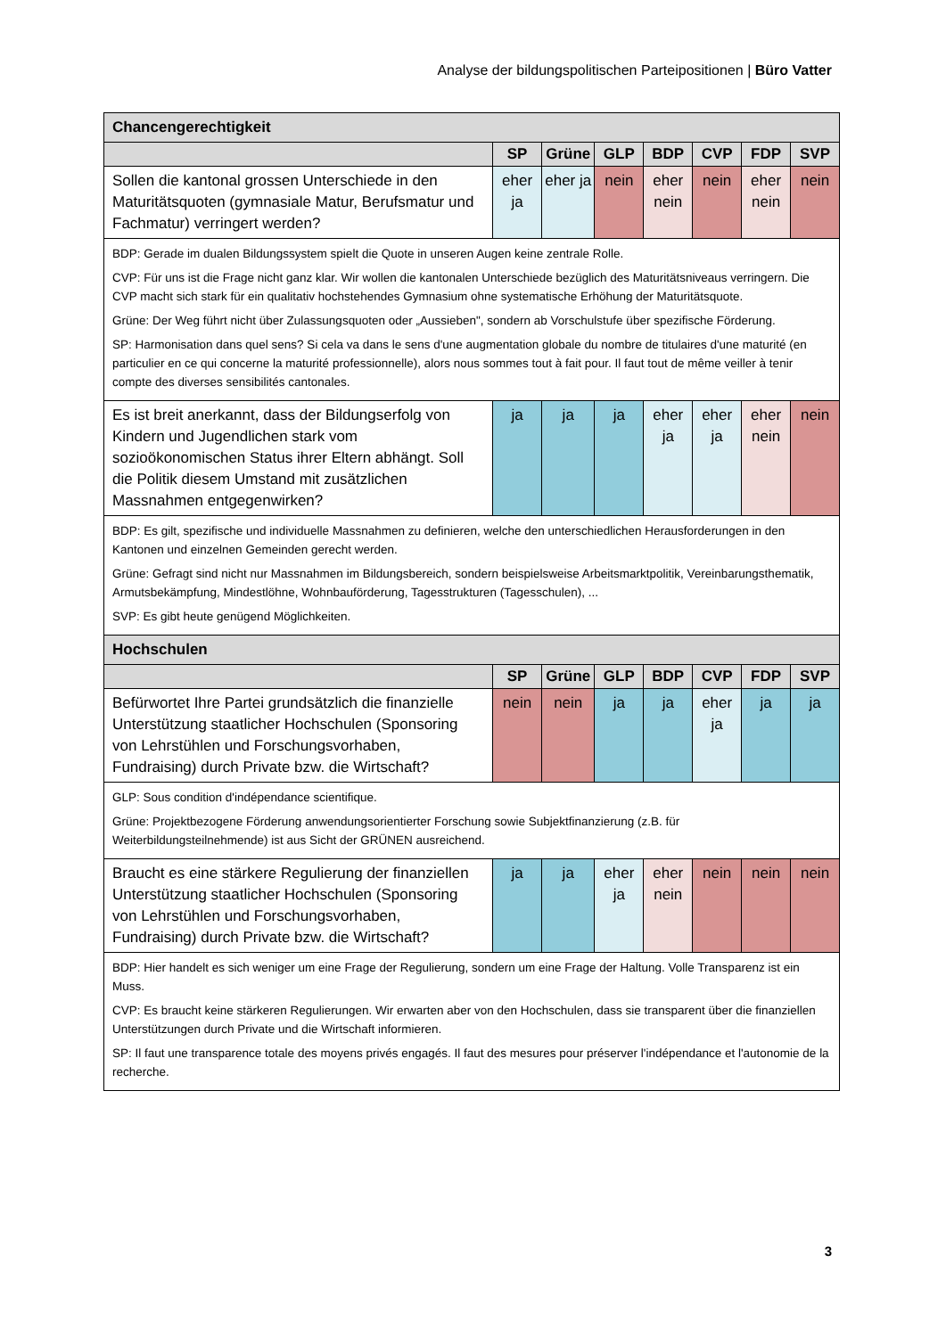Analyse der bildungspolitischen Parteipositionen | Büro Vatter
| Chancengerechtigkeit | | | | | | | |
| | SP | Grüne | GLP | BDP | CVP | FDP | SVP |
| Sollen die kantonal grossen Unterschiede in den Maturitätsquoten (gymnasiale Matur, Berufsmatur und Fachmatur) verringert werden? | eher ja | eher ja | nein | eher nein | nein | eher nein | nein |
| BDP: Gerade im dualen Bildungssystem spielt die Quote in unseren Augen keine zentrale Rolle. CVP: Für uns ist die Frage nicht ganz klar. Wir wollen die kantonalen Unterschiede bezüglich des Maturitätsniveaus verringern. Die CVP macht sich stark für ein qualitativ hochstehendes Gymnasium ohne systematische Erhöhung der Maturitätsquote. Grüne: Der Weg führt nicht über Zulassungsquoten oder „Aussieben", sondern ab Vorschulstufe über spezifische Förderung. SP: Harmonisation dans quel sens? Si cela va dans le sens d'une augmentation globale du nombre de titulaires d'une maturité (en particulier en ce qui concerne la maturité professionnelle), alors nous sommes tout à fait pour. Il faut tout de même veiller à tenir compte des diverses sensibilités cantonales. | | | | | | | |
| Es ist breit anerkannt, dass der Bildungserfolg von Kindern und Jugendlichen stark vom sozioökonomischen Status ihrer Eltern abhängt. Soll die Politik diesem Umstand mit zusätzlichen Massnahmen entgegenwirken? | ja | ja | ja | eher ja | eher ja | eher nein | nein |
| BDP: Es gilt, spezifische und individuelle Massnahmen zu definieren, welche den unterschiedlichen Herausforderungen in den Kantonen und einzelnen Gemeinden gerecht werden. Grüne: Gefragt sind nicht nur Massnahmen im Bildungsbereich, sondern beispielsweise Arbeitsmarktpolitik, Vereinbarungsthematik, Armutsbekämpfung, Mindestlöhne, Wohnbauförderung, Tagesstrukturen (Tagesschulen), ... SVP: Es gibt heute genügend Möglichkeiten. | | | | | | | |
| Hochschulen | | | | | | | |
| | SP | Grüne | GLP | BDP | CVP | FDP | SVP |
| Befürwortet Ihre Partei grundsätzlich die finanzielle Unterstützung staatlicher Hochschulen (Sponsoring von Lehrstühlen und Forschungsvorhaben, Fundraising) durch Private bzw. die Wirtschaft? | nein | nein | ja | ja | eher ja | ja | ja |
| GLP: Sous condition d'indépendance scientifique. Grüne: Projektbezogene Förderung anwendungsorientierter Forschung sowie Subjektfinanzierung (z.B. für Weiterbildungsteilnehmende) ist aus Sicht der GRÜNEN ausreichend. | | | | | | | |
| Braucht es eine stärkere Regulierung der finanziellen Unterstützung staatlicher Hochschulen (Sponsoring von Lehrstühlen und Forschungsvorhaben, Fundraising) durch Private bzw. die Wirtschaft? | ja | ja | eher ja | eher nein | nein | nein | nein |
| BDP: Hier handelt es sich weniger um eine Frage der Regulierung, sondern um eine Frage der Haltung. Volle Transparenz ist ein Muss. CVP: Es braucht keine stärkeren Regulierungen. Wir erwarten aber von den Hochschulen, dass sie transparent über die finanziellen Unterstützungen durch Private und die Wirtschaft informieren. SP: Il faut une transparence totale des moyens privés engagés. Il faut des mesures pour préserver l'indépendance et l'autonomie de la recherche. | | | | | | | |
3